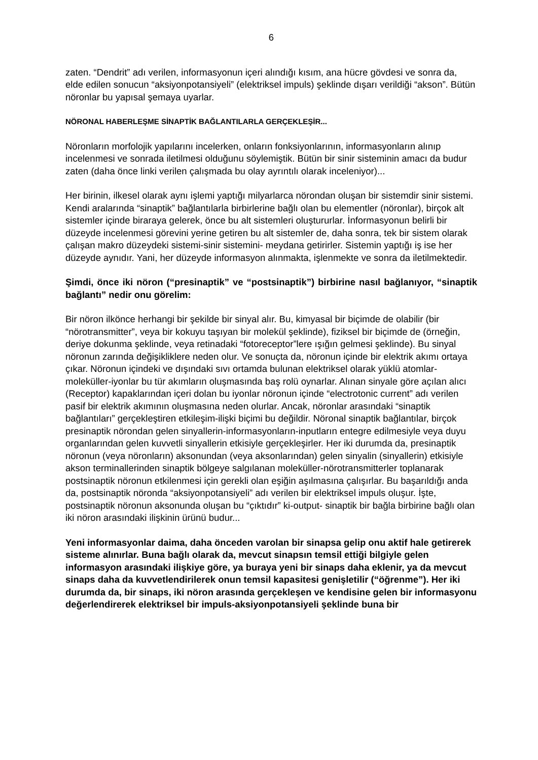6
zaten. “Dendrit” adı verilen, informasyonun içeri alındığı kısım, ana hücre gövdesi ve sonra da, elde edilen sonucun “aksiyonpotansiyeli” (elektriksel impuls) şeklinde dışarı verildiği “akson”. Bütün nöronlar bu yapısal şemaya uyarlar.
NÖRONAL HABERLEŞME SİNAPTİK BAĞLANTILARLA GERÇEKLEŞİR...
Nöronların morfolojik yapılarını incelerken, onların fonksiyonlarının, informasyonların alınıp incelenmesi ve sonrada iletilmesi olduğunu söylemiştik. Bütün bir sinir sisteminin amacı da budur zaten (daha önce linki verilen çalışmada bu olay ayrıntılı olarak inceleniyor)...
Her birinin, ilkesel olarak aynı işlemi yaptığı milyarlarca nörondan oluşan bir sistemdir sinir sistemi. Kendi aralarında “sinaptik” bağlantılarla birbirlerine bağlı olan bu elementler (nöronlar), birçok alt sistemler içinde biraraya gelerek, önce bu alt sistemleri oluştururlar. İnformasyonun belirli bir düzeyde incelenmesi görevini yerine getiren bu alt sistemler de, daha sonra, tek bir sistem olarak çalışan makro düzeydeki sistemi-sinir sistemini- meydana getirirler. Sistemin yaptığı iş ise her düzeyde aynıdır. Yani, her düzeyde informasyon alınmakta, işlenmekte ve sonra da iletilmektedir.
Şimdi, önce iki nöron (“presinaptik” ve “postsinaptik”) birbirine nasıl bağlanıyor, “sinaptik bağlantı” nedir onu görelim:
Bir nöron ilkönce herhangi bir şekilde bir sinyal alır. Bu, kimyasal bir biçimde de olabilir (bir “nörotransmitter”, veya bir kokuyu taşıyan bir molekül şeklinde), fiziksel bir biçimde de (örneğin, deriye dokunma şeklinde, veya retinadaki “fotoreceptor”lere ışığın gelmesi şeklinde). Bu sinyal nöronun zarında değişikliklere neden olur. Ve sonuçta da, nöronun içinde bir elektrik akımı ortaya çıkar. Nöronun içindeki ve dışındaki sıvı ortamda bulunan elektriksel olarak yüklü atomlar-moleküller-iyonlar bu tür akımların oluşmasında baş rolü oynarlar. Alınan sinyale göre açılan alıcı (Receptor) kapaklarından içeri dolan bu iyonlar nöronun içinde “electrotonic current” adı verilen pasif bir elektrik akımının oluşmasına neden olurlar. Ancak, nöronlar arasındaki “sinaptik bağlantıları” gerçekleştiren etkileşim-ilişki biçimi bu değildir. Nöronal sinaptik bağlantılar, birçok presinaptik nörondan gelen sinyallerin-informasyonların-inputların entegre edilmesiyle veya duyu organlarından gelen kuvvetli sinyallerin etkisiyle gerçekleşirler. Her iki durumda da, presinaptik nöronun (veya nöronların) aksonundan (veya aksonlarından) gelen sinyalin (sinyallerin) etkisiyle akson terminallerinden sinaptik bölgeye salgılanan moleküller-nörotransmitterler toplanarak postsinaptik nöronun etkilenmesi için gerekli olan eşiğin aşılmasına çalışırlar. Bu başarıldığı anda da, postsinaptik nöronda “aksiyonpotansiyeli” adı verilen bir elektriksel impuls oluşur. İşte, postsinaptik nöronun aksonunda oluşan bu “çıktıdır” ki-output- sinaptik bir bağla birbirine bağlı olan iki nöron arasındaki ilişkinin ürünü budur...
Yeni informasyonlar daima, daha önceden varolan bir sinapsa gelip onu aktif hale getirerek sisteme alınırlar. Buna bağlı olarak da, mevcut sinapsın temsil ettiği bilgiyle gelen informasyon arasındaki ilişkiye göre, ya buraya yeni bir sinaps daha eklenir, ya da mevcut sinaps daha da kuvvetlendirilerek onun temsil kapasitesi genişletilir (“öğrenme”). Her iki durumda da, bir sinaps, iki nöron arasında gerçekleşen ve kendisine gelen bir informasyonu değerlendirerek elektriksel bir impuls-aksiyonpotansiyeli şeklinde buna bir